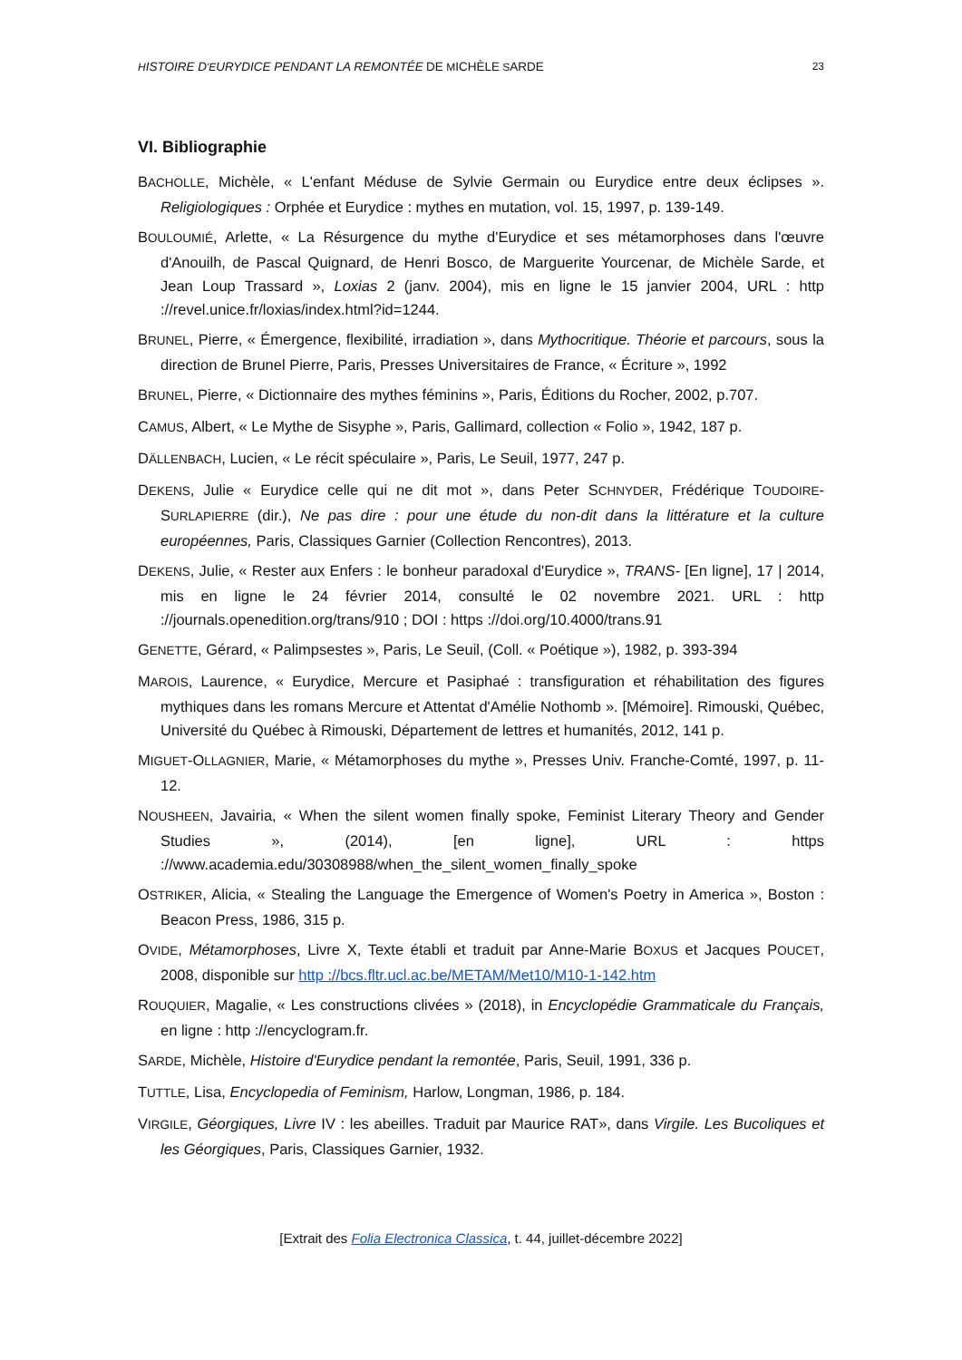HISTOIRE D'EURYDICE PENDANT LA REMONTÉE DE MICHÈLE SARDE 23
VI. Bibliographie
BACHOLLE, Michèle, « L'enfant Méduse de Sylvie Germain ou Eurydice entre deux éclipses ». Religiologiques : Orphée et Eurydice : mythes en mutation, vol. 15, 1997, p. 139-149.
BOULOUMIÉ, Arlette, « La Résurgence du mythe d'Eurydice et ses métamorphoses dans l'œuvre d'Anouilh, de Pascal Quignard, de Henri Bosco, de Marguerite Yourcenar, de Michèle Sarde, et Jean Loup Trassard », Loxias 2 (janv. 2004), mis en ligne le 15 janvier 2004, URL : http ://revel.unice.fr/loxias/index.html?id=1244.
BRUNEL, Pierre, « Émergence, flexibilité, irradiation », dans Mythocritique. Théorie et parcours, sous la direction de Brunel Pierre, Paris, Presses Universitaires de France, « Écriture », 1992
BRUNEL, Pierre, « Dictionnaire des mythes féminins », Paris, Éditions du Rocher, 2002, p.707.
CAMUS, Albert, « Le Mythe de Sisyphe », Paris, Gallimard, collection « Folio », 1942, 187 p.
DÄLLENBACH, Lucien, « Le récit spéculaire », Paris, Le Seuil, 1977, 247 p.
DEKENS, Julie « Eurydice celle qui ne dit mot », dans Peter SCHNYDER, Frédérique TOUDOIRE-SURLAPIERRE (dir.), Ne pas dire : pour une étude du non-dit dans la littérature et la culture européennes, Paris, Classiques Garnier (Collection Rencontres), 2013.
DEKENS, Julie, « Rester aux Enfers : le bonheur paradoxal d'Eurydice », TRANS- [En ligne], 17 | 2014, mis en ligne le 24 février 2014, consulté le 02 novembre 2021. URL : http ://journals.openedition.org/trans/910 ; DOI : https ://doi.org/10.4000/trans.91
GENETTE, Gérard, « Palimpsestes », Paris, Le Seuil, (Coll. « Poétique »), 1982, p. 393-394
MAROIS, Laurence, « Eurydice, Mercure et Pasiphaé : transfiguration et réhabilitation des figures mythiques dans les romans Mercure et Attentat d'Amélie Nothomb ». [Mémoire]. Rimouski, Québec, Université du Québec à Rimouski, Département de lettres et humanités, 2012, 141 p.
MIGUET-OLLAGNIER, Marie, « Métamorphoses du mythe », Presses Univ. Franche-Comté, 1997, p. 11-12.
NOUSHEEN, Javairia, « When the silent women finally spoke, Feminist Literary Theory and Gender Studies », (2014), [en ligne], URL : https ://www.academia.edu/30308988/when_the_silent_women_finally_spoke
OSTRIKER, Alicia, « Stealing the Language the Emergence of Women's Poetry in America », Boston : Beacon Press, 1986, 315 p.
OVIDE, Métamorphoses, Livre X, Texte établi et traduit par Anne-Marie BOXUS et Jacques POUCET, 2008, disponible sur http ://bcs.fltr.ucl.ac.be/METAM/Met10/M10-1-142.htm
ROUQUIER, Magalie, « Les constructions clivées » (2018), in Encyclopédie Grammaticale du Français, en ligne : http ://encyclogram.fr.
SARDE, Michèle, Histoire d'Eurydice pendant la remontée, Paris, Seuil, 1991, 336 p.
TUTTLE, Lisa, Encyclopedia of Feminism, Harlow, Longman, 1986, p. 184.
VIRGILE, Géorgiques, Livre IV : les abeilles. Traduit par Maurice RAT», dans Virgile. Les Bucoliques et les Géorgiques, Paris, Classiques Garnier, 1932.
[Extrait des Folia Electronica Classica, t. 44, juillet-décembre 2022]